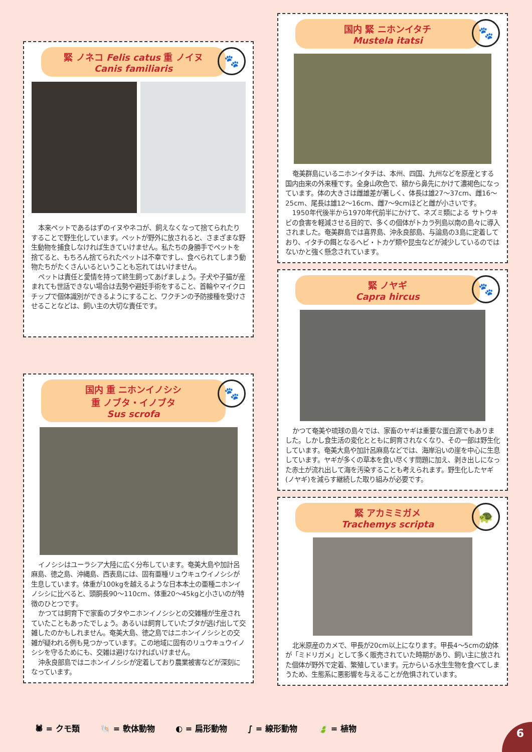🐾
緊 ノネコ Felis catus 重 ノイヌ Canis familiaris
本来ペットであるはずのイヌやネコが、飼えなくなって捨てられたりすることで野生化しています。ペットが野外に放されると、さまざまな野生動物を捕食しなければ生きていけません。私たちの身勝手でペットを捨てると、もちろん捨てられたペットは不幸ですし、食べられてしまう動物たちがたくさんいるということも忘れてはいけません。
ペットは責任と愛情を持って終生飼ってあげましょう。子犬や子猫が産まれても世話できない場合は去勢や避妊手術をすること、首輪やマイクロチップで個体識別ができるようにすること、ワクチンの予防接種を受けさせることなどは、飼い主の大切な責任です。
🐾
国内 重 ニホンイノシシ
重 ノブタ・イノブタ
Sus scrofa
イノシシはユーラシア大陸に広く分布しています。奄美大島や加計呂麻島、徳之島、沖縄島、西表島には、固有亜種リュウキュウイノシシが生息しています。体重が100kgを越えるような日本本土の亜種ニホンイノシシに比べると、頭胴長90〜110cm、体重20〜45kgと小さいのが特徴のひとつです。
かつては飼育下で家畜のブタやニホンイノシシとの交雑種が生産されていたこともあったでしょう。あるいは飼育していたブタが逃げ出して交雑したのかもしれません。奄美大島、徳之島ではニホンイノシシとの交雑が疑われる例も見つかっています。この地域に固有のリュウキュウイノシシを守るためにも、交雑は避けなければいけません。
沖永良部島ではニホンイノシシが定着しており農業被害などが深刻になっています。
🐾
国内 緊 ニホンイタチ
Mustela itatsi
奄美群島にいるニホンイタチは、本州、四国、九州などを原産とする国内由来の外来種です。全身山吹色で、額から鼻先にかけて濃褐色になっています。体の大きさは雌雄差が著しく、体長は雄27〜37cm、雌16〜25cm、尾長は雄12〜16cm、雌7〜9cmほどと雌が小さいです。
1950年代後半から1970年代前半にかけて、ネズミ類による サトウキビの食害を軽減させる目的で、多くの個体がトカラ列島以南の島々に導入されました。奄美群島では喜界島、沖永良部島、与論島の3島に定着しており、イタチの餌となるヘビ・トカゲ類や昆虫などが減少しているのではないかと強く懸念されています。
🐾
緊 ノヤギ
Capra hircus
かつて奄美や琉球の島々では、家畜のヤギは重要な蛋白源でもありました。しかし食生活の変化とともに飼育されなくなり、その一部は野生化しています。奄美大島や加計呂麻島などでは、海岸沿いの崖を中心に生息しています。ヤギが多くの草本を食い尽くす問題に加え、剥き出しになった赤土が流れ出して海を汚染することも考えられます。野生化したヤギ(ノヤギ)を減らす継続した取り組みが必要です。
🐢
緊 アカミミガメ
Trachemys scripta
北米原産のカメで、甲長が20cm以上になります。甲長4〜5cmの幼体が「ミドリガメ」として多く販売されていた時期があり、飼い主に放された個体が野外で定着、繁殖しています。元からいる水生生物を食べてしまうため、生態系に悪影響を与えることが危惧されています。
🕷 = クモ類 🐚 = 軟体動物 ◐ = 扁形動物 ∫ = 線形動物 🍃 = 植物
6